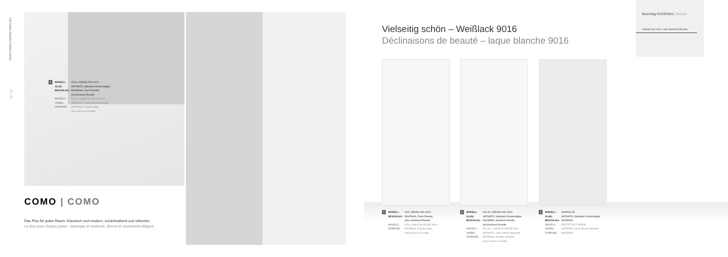PROFILTÜREN | PORTES PROFILÉES
12 | 13
1
| MODELL: | CKL3, WEISSLACK 9016 |
| GLAS: | SATINATO, Standard-Ornamentglas |
| BESCHLAG: | RAVENNA, Flach-Rosette, mit Schlüssel-Rosette |
| MODÈLE: | CKL3, LAQUE BLANCHE 9016 |
| VERRE: | SATINATO, Verre décoré standard |
| FERRURE: | RAVENNA, Rosette plate, avec serrure et rosette |
COMO | COMO
Das Plus für jeden Raum: Klassisch und modern, zurückhaltend und stilsicher.
Le plus pour chaque pièce : classique et moderne, discret et résolument élégant.
Vielseitig schön – Weißlack 9016
Déclinaisons de beauté – laque blanche 9016
Beschlag RAVENNA | Ferrure
Wählbar als Flach- oder Standard-Rosette
2
| MODELL: | CK4, WEISSLACK 9016 |
| BESCHLAG: | RAVENNA, Flach-Rosette, ohne Schlüssel-Rosette |
| MODÈLE: | CK4, LAQUE BLANCHE 9016 |
| FERRURE: | RAVENNA, Rosette plate, sans serrure et rosette |
3
| MODELL: | CKL4/2, WEISSLACK 9016 |
| GLAS: | SATINATO, Standard-Ornamentglas |
| BESCHLAG: | RAVENNA, Standard-Rosette, mit Schlüssel-Rosette |
| MODÈLE: | CKL4/2, LAQUE BLANCHE 9016 |
| VERRE: | SATINATO, Verre décoré standard |
| FERRURE: | RAVENNA, Rosette standard, avec serrure et rosette |
4
| MODELL: | GANZGLAS |
| GLAS: | SATINATO, Standard-Ornamentglas |
| BESCHLAG: | RAVENNA |
| MODÈLE: | PORTE TOUT VERRE |
| VERRE: | SATINATO, Verre décoré standard |
| FERRURE: | RAVENNA |